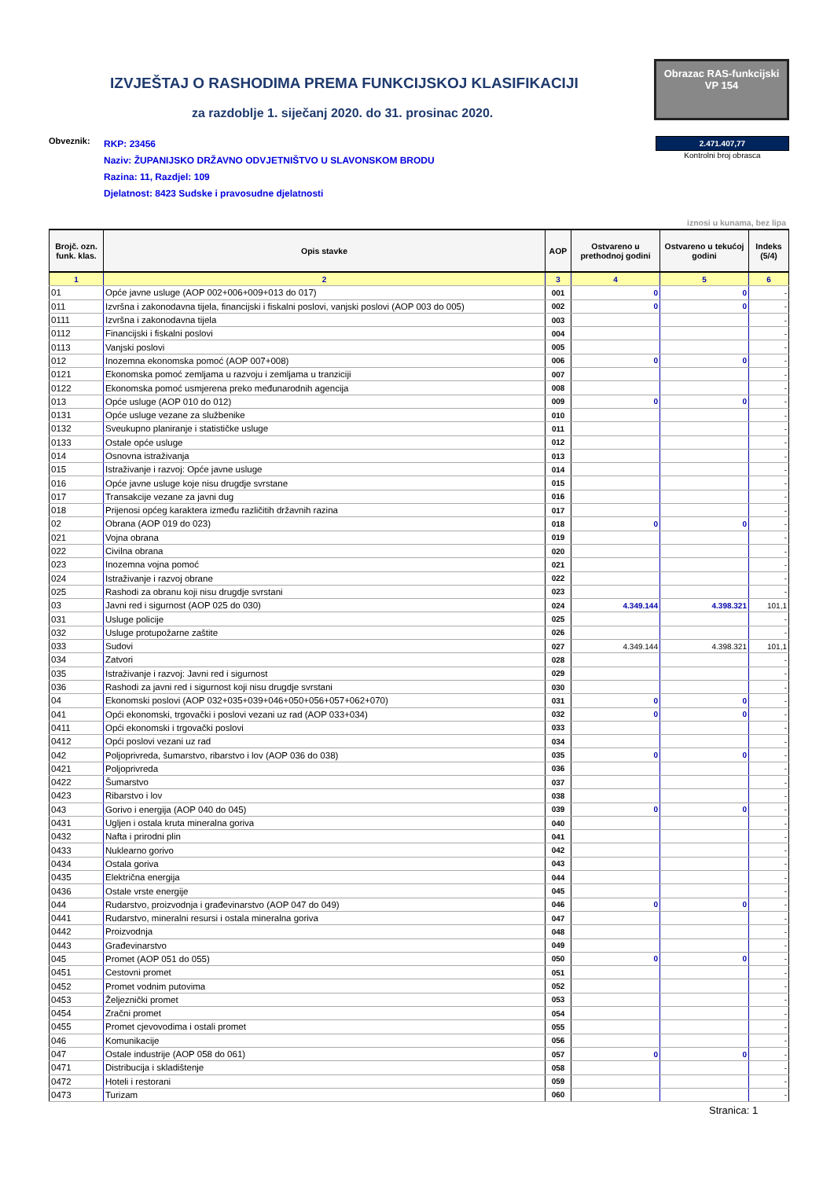IZVJEŠTAJ O RASHODIMA PREMA FUNKCIJSKOJ KLASIFIKACIJI
za razdoblje 1. siječanj 2020. do 31. prosinac 2020.
Obrazac RAS-funkcijski
VP 154
Obveznik:
RKP: 23456
Naziv: ŽUPANIJSKO DRŽAVNO ODVJETNIŠTVO U SLAVONSKOM BRODU
Razina: 11, Razdjel: 109
Djelatnost: 8423 Sudske i pravosudne djelatnosti
2.471.407,77
Kontrolni broj obrasca
iznosi u kunama, bez lipa
| Brojč. ozn. funk. klas. | Opis stavke | AOP | Ostvareno u prethodnoj godini | Ostvareno u tekućoj godini | Indeks (5/4) |
| --- | --- | --- | --- | --- | --- |
| 1 | 2 | 3 | 4 | 5 | 6 |
| 01 | Opće javne usluge (AOP 002+006+009+013 do 017) | 001 | 0 | 0 | - |
| 011 | Izvršna i zakonodavna tijela, financijski i fiskalni poslovi, vanjski poslovi (AOP 003 do 005) | 002 | 0 | 0 | - |
| 0111 | Izvršna i zakonodavna tijela | 003 | | | - |
| 0112 | Financijski i fiskalni poslovi | 004 | | | - |
| 0113 | Vanjski poslovi | 005 | | | - |
| 012 | Inozemna ekonomska pomoć (AOP 007+008) | 006 | 0 | 0 | - |
| 0121 | Ekonomska pomoć zemljama u razvoju i zemljama u tranziciji | 007 | | | - |
| 0122 | Ekonomska pomoć usmjerena preko međunarodnih agencija | 008 | | | - |
| 013 | Opće usluge (AOP 010 do 012) | 009 | 0 | 0 | - |
| 0131 | Opće usluge vezane za službenike | 010 | | | - |
| 0132 | Sveukupno planiranje i statističke usluge | 011 | | | - |
| 0133 | Ostale opće usluge | 012 | | | - |
| 014 | Osnovna istraživanja | 013 | | | - |
| 015 | Istraživanje i razvoj: Opće javne usluge | 014 | | | - |
| 016 | Opće javne usluge koje nisu drugdje svrstane | 015 | | | - |
| 017 | Transakcije vezane za javni dug | 016 | | | - |
| 018 | Prijenosi općeg karaktera između različitih državnih razina | 017 | | | - |
| 02 | Obrana (AOP 019 do 023) | 018 | 0 | 0 | - |
| 021 | Vojna obrana | 019 | | | - |
| 022 | Civilna obrana | 020 | | | - |
| 023 | Inozemna vojna pomoć | 021 | | | - |
| 024 | Istraživanje i razvoj obrane | 022 | | | - |
| 025 | Rashodi za obranu koji nisu drugdje svrstani | 023 | | | - |
| 03 | Javni red i sigurnost (AOP 025 do 030) | 024 | 4.349.144 | 4.398.321 | 101,1 |
| 031 | Usluge policije | 025 | | | - |
| 032 | Usluge protupožarne zaštite | 026 | | | - |
| 033 | Sudovi | 027 | 4.349.144 | 4.398.321 | 101,1 |
| 034 | Zatvori | 028 | | | - |
| 035 | Istraživanje i razvoj: Javni red i sigurnost | 029 | | | - |
| 036 | Rashodi za javni red i sigurnost koji nisu drugdje svrstani | 030 | | | - |
| 04 | Ekonomski poslovi (AOP 032+035+039+046+050+056+057+062+070) | 031 | 0 | 0 | - |
| 041 | Opći ekonomski, trgovački i poslovi vezani uz rad (AOP 033+034) | 032 | 0 | 0 | - |
| 0411 | Opći ekonomski i trgovački poslovi | 033 | | | - |
| 0412 | Opći poslovi vezani uz rad | 034 | | | - |
| 042 | Poljoprivreda, šumarstvo, ribarstvo i lov (AOP 036 do 038) | 035 | 0 | 0 | - |
| 0421 | Poljoprivreda | 036 | | | - |
| 0422 | Šumarstvo | 037 | | | - |
| 0423 | Ribarstvo i lov | 038 | | | - |
| 043 | Gorivo i energija (AOP 040 do 045) | 039 | 0 | 0 | - |
| 0431 | Ugljen i ostala kruta mineralna goriva | 040 | | | - |
| 0432 | Nafta i prirodni plin | 041 | | | - |
| 0433 | Nuklearno gorivo | 042 | | | - |
| 0434 | Ostala goriva | 043 | | | - |
| 0435 | Električna energija | 044 | | | - |
| 0436 | Ostale vrste energije | 045 | | | - |
| 044 | Rudarstvo, proizvodnja i građevinarstvo (AOP 047 do 049) | 046 | 0 | 0 | - |
| 0441 | Rudarstvo, mineralni resursi i ostala mineralna goriva | 047 | | | - |
| 0442 | Proizvodnja | 048 | | | - |
| 0443 | Građevinarstvo | 049 | | | - |
| 045 | Promet (AOP 051 do 055) | 050 | 0 | 0 | - |
| 0451 | Cestovni promet | 051 | | | - |
| 0452 | Promet vodnim putovima | 052 | | | - |
| 0453 | Željeznički promet | 053 | | | - |
| 0454 | Zračni promet | 054 | | | - |
| 0455 | Promet cjevovodima i ostali promet | 055 | | | - |
| 046 | Komunikacije | 056 | | | - |
| 047 | Ostale industrije (AOP 058 do 061) | 057 | 0 | 0 | - |
| 0471 | Distribucija i skladištenje | 058 | | | - |
| 0472 | Hoteli i restorani | 059 | | | - |
| 0473 | Turizam | 060 | | | - |
Stranica: 1